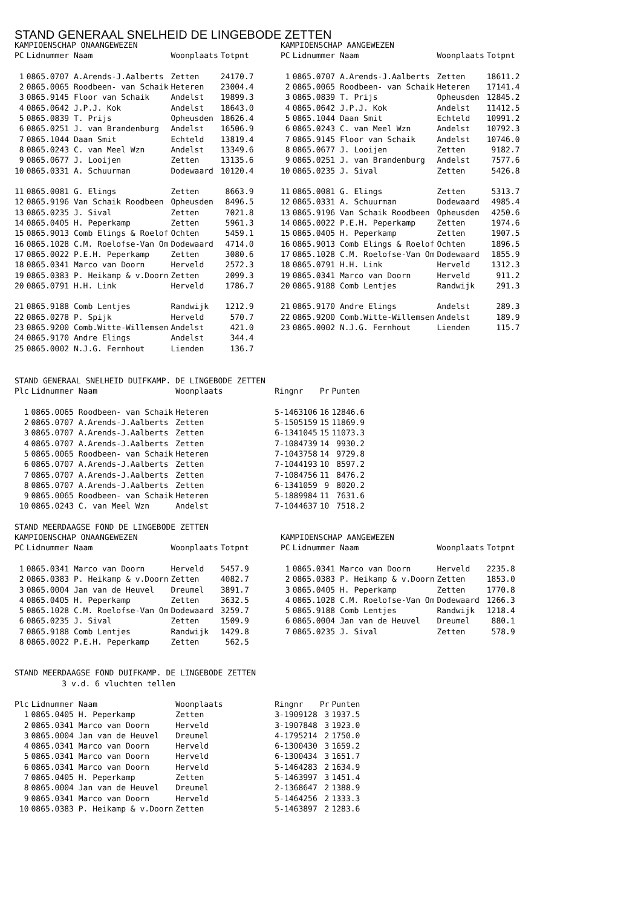STAND GENERAAL SNELHEID DE LINGEBODE ZETTEN
KAMPIOENSCHAP ONAANGEWEZEN
| PC | Lidnummer Naam | Woonplaats | Totpnt |
| --- | --- | --- | --- |
| 1 | 0865.0707 A.Arends-J.Aalberts | Zetten | 24170.7 |
| 2 | 0865.0065 Roodbeen- van Schaik | Heteren | 23004.4 |
| 3 | 0865.9145 Floor van Schaik | Andelst | 19899.3 |
| 4 | 0865.0642 J.P.J. Kok | Andelst | 18643.0 |
| 5 | 0865.0839 T. Prijs | Opheusden | 18626.4 |
| 6 | 0865.0251 J. van Brandenburg | Andelst | 16506.9 |
| 7 | 0865.1044 Daan Smit | Echteld | 13819.4 |
| 8 | 0865.0243 C. van Meel Wzn | Andelst | 13349.6 |
| 9 | 0865.0677 J. Looijen | Zetten | 13135.6 |
| 10 | 0865.0331 A. Schuurman | Dodewaard | 10120.4 |
| 11 | 0865.0081 G. Elings | Zetten | 8663.9 |
| 12 | 0865.9196 Van Schaik Roodbeen | Opheusden | 8496.5 |
| 13 | 0865.0235 J. Sival | Zetten | 7021.8 |
| 14 | 0865.0405 H. Peperkamp | Zetten | 5961.3 |
| 15 | 0865.9013 Comb Elings & Roelof | Ochten | 5459.1 |
| 16 | 0865.1028 C.M. Roelofse-Van Om | Dodewaard | 4714.0 |
| 17 | 0865.0022 P.E.H. Peperkamp | Zetten | 3080.6 |
| 18 | 0865.0341 Marco van Doorn | Herveld | 2572.3 |
| 19 | 0865.0383 P. Heikamp & v.Doorn | Zetten | 2099.3 |
| 20 | 0865.0791 H.H. Link | Herveld | 1786.7 |
| 21 | 0865.9188 Comb Lentjes | Randwijk | 1212.9 |
| 22 | 0865.0278 P. Spijk | Herveld | 570.7 |
| 23 | 0865.9200 Comb.Witte-Willemsen | Andelst | 421.0 |
| 24 | 0865.9170 Andre Elings | Andelst | 344.4 |
| 25 | 0865.0002 N.J.G. Fernhout | Lienden | 136.7 |
KAMPIOENSCHAP AANGEWEZEN
| PC | Lidnummer Naam | Woonplaats | Totpnt |
| --- | --- | --- | --- |
| 1 | 0865.0707 A.Arends-J.Aalberts | Zetten | 18611.2 |
| 2 | 0865.0065 Roodbeen- van Schaik | Heteren | 17141.4 |
| 3 | 0865.0839 T. Prijs | Opheusden | 12845.2 |
| 4 | 0865.0642 J.P.J. Kok | Andelst | 11412.5 |
| 5 | 0865.1044 Daan Smit | Echteld | 10991.2 |
| 6 | 0865.0243 C. van Meel Wzn | Andelst | 10792.3 |
| 7 | 0865.9145 Floor van Schaik | Andelst | 10746.0 |
| 8 | 0865.0677 J. Looijen | Zetten | 9182.7 |
| 9 | 0865.0251 J. van Brandenburg | Andelst | 7577.6 |
| 10 | 0865.0235 J. Sival | Zetten | 5426.8 |
| 11 | 0865.0081 G. Elings | Zetten | 5313.7 |
| 12 | 0865.0331 A. Schuurman | Dodewaard | 4985.4 |
| 13 | 0865.9196 Van Schaik Roodbeen | Opheusden | 4250.6 |
| 14 | 0865.0022 P.E.H. Peperkamp | Zetten | 1974.6 |
| 15 | 0865.0405 H. Peperkamp | Zetten | 1907.5 |
| 16 | 0865.9013 Comb Elings & Roelof | Ochten | 1896.5 |
| 17 | 0865.1028 C.M. Roelofse-Van Om | Dodewaard | 1855.9 |
| 18 | 0865.0791 H.H. Link | Herveld | 1312.3 |
| 19 | 0865.0341 Marco van Doorn | Herveld | 911.2 |
| 20 | 0865.9188 Comb Lentjes | Randwijk | 291.3 |
| 21 | 0865.9170 Andre Elings | Andelst | 289.3 |
| 22 | 0865.9200 Comb.Witte-Willemsen | Andelst | 189.9 |
| 23 | 0865.0002 N.J.G. Fernhout | Lienden | 115.7 |
STAND GENERAAL SNELHEID DUIFKAMP. DE LINGEBODE ZETTEN
| Plc | Lidnummer Naam | Woonplaats | Ringnr | Pr | Punten |
| --- | --- | --- | --- | --- | --- |
| 1 | 0865.0065 Roodbeen- van Schaik | Heteren | 5-1463106 | 16 | 12846.6 |
| 2 | 0865.0707 A.Arends-J.Aalberts | Zetten | 5-1505159 | 15 | 11869.9 |
| 3 | 0865.0707 A.Arends-J.Aalberts | Zetten | 6-1341045 | 15 | 11073.3 |
| 4 | 0865.0707 A.Arends-J.Aalberts | Zetten | 7-1084739 | 14 | 9930.2 |
| 5 | 0865.0065 Roodbeen- van Schaik | Heteren | 7-1043758 | 14 | 9729.8 |
| 6 | 0865.0707 A.Arends-J.Aalberts | Zetten | 7-1044193 | 10 | 8597.2 |
| 7 | 0865.0707 A.Arends-J.Aalberts | Zetten | 7-1084756 | 11 | 8476.2 |
| 8 | 0865.0707 A.Arends-J.Aalberts | Zetten | 6-1341059 | 9 | 8020.2 |
| 9 | 0865.0065 Roodbeen- van Schaik | Heteren | 5-1889984 | 11 | 7631.6 |
| 10 | 0865.0243 C. van Meel Wzn | Andelst | 7-1044637 | 10 | 7518.2 |
STAND MEERDAAGSE FOND DE LINGEBODE ZETTEN
KAMPIOENSCHAP ONAANGEWEZEN
| PC | Lidnummer Naam | Woonplaats | Totpnt |
| --- | --- | --- | --- |
| 1 | 0865.0341 Marco van Doorn | Herveld | 5457.9 |
| 2 | 0865.0383 P. Heikamp & v.Doorn | Zetten | 4082.7 |
| 3 | 0865.0004 Jan van de Heuvel | Dreumel | 3891.7 |
| 4 | 0865.0405 H. Peperkamp | Zetten | 3632.5 |
| 5 | 0865.1028 C.M. Roelofse-Van Om | Dodewaard | 3259.7 |
| 6 | 0865.0235 J. Sival | Zetten | 1509.9 |
| 7 | 0865.9188 Comb Lentjes | Randwijk | 1429.8 |
| 8 | 0865.0022 P.E.H. Peperkamp | Zetten | 562.5 |
KAMPIOENSCHAP AANGEWEZEN
| PC | Lidnummer Naam | Woonplaats | Totpnt |
| --- | --- | --- | --- |
| 1 | 0865.0341 Marco van Doorn | Herveld | 2235.8 |
| 2 | 0865.0383 P. Heikamp & v.Doorn | Zetten | 1853.0 |
| 3 | 0865.0405 H. Peperkamp | Zetten | 1770.8 |
| 4 | 0865.1028 C.M. Roelofse-Van Om | Dodewaard | 1266.3 |
| 5 | 0865.9188 Comb Lentjes | Randwijk | 1218.4 |
| 6 | 0865.0004 Jan van de Heuvel | Dreumel | 880.1 |
| 7 | 0865.0235 J. Sival | Zetten | 578.9 |
STAND MEERDAAGSE FOND DUIFKAMP. DE LINGEBODE ZETTEN
3 v.d. 6 vluchten tellen
| Plc | Lidnummer Naam | Woonplaats | Ringnr | Pr | Punten |
| --- | --- | --- | --- | --- | --- |
| 1 | 0865.0405 H. Peperkamp | Zetten | 3-1909128 | 3 | 1937.5 |
| 2 | 0865.0341 Marco van Doorn | Herveld | 3-1907848 | 3 | 1923.0 |
| 3 | 0865.0004 Jan van de Heuvel | Dreumel | 4-1795214 | 2 | 1750.0 |
| 4 | 0865.0341 Marco van Doorn | Herveld | 6-1300430 | 3 | 1659.2 |
| 5 | 0865.0341 Marco van Doorn | Herveld | 6-1300434 | 3 | 1651.7 |
| 6 | 0865.0341 Marco van Doorn | Herveld | 5-1464283 | 2 | 1634.9 |
| 7 | 0865.0405 H. Peperkamp | Zetten | 5-1463997 | 3 | 1451.4 |
| 8 | 0865.0004 Jan van de Heuvel | Dreumel | 2-1368647 | 2 | 1388.9 |
| 9 | 0865.0341 Marco van Doorn | Herveld | 5-1464256 | 2 | 1333.3 |
| 10 | 0865.0383 P. Heikamp & v.Doorn | Zetten | 5-1463897 | 2 | 1283.6 |